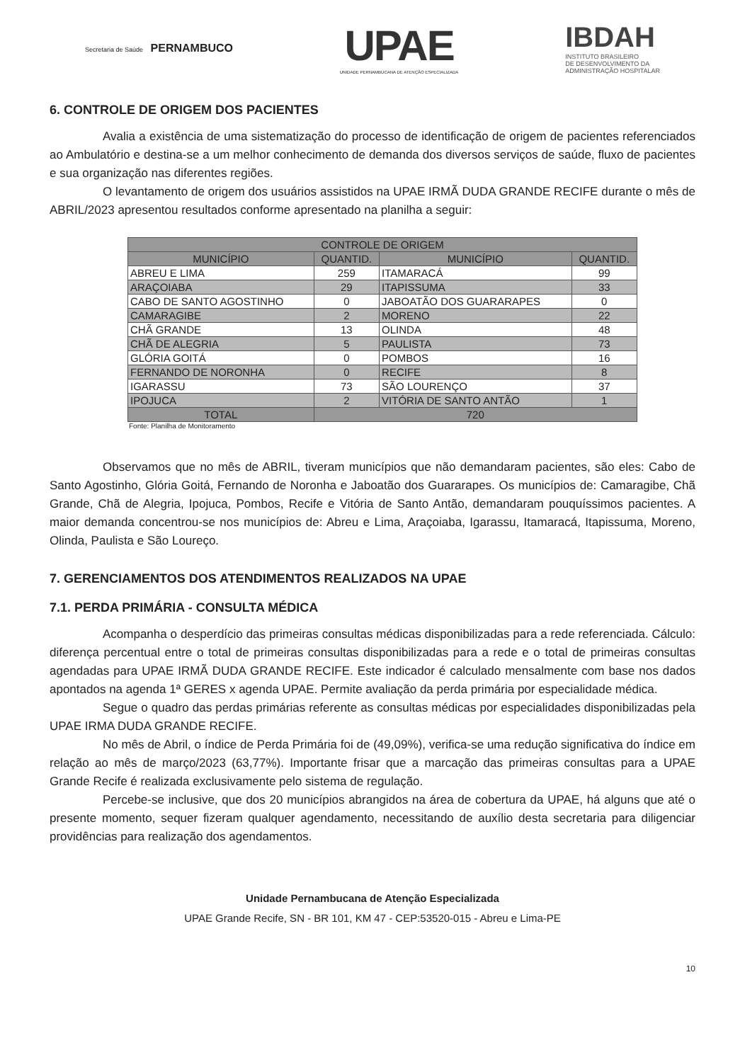Secretaria de Saúde PERNAMBUCO
UPAE
UNIDADE PERNAMBUCANA DE ATENÇÃO ESPECIALIZADA
IBDAH
INSTITUTO BRASILEIRO
DE DESENVOLVIMENTO DA
ADMINISTRAÇÃO HOSPITALAR
6. CONTROLE DE ORIGEM DOS PACIENTES
Avalia a existência de uma sistematização do processo de identificação de origem de pacientes referenciados ao Ambulatório e destina-se a um melhor conhecimento de demanda dos diversos serviços de saúde, fluxo de pacientes e sua organização nas diferentes regiões.
O levantamento de origem dos usuários assistidos na UPAE IRMÃ DUDA GRANDE RECIFE durante o mês de ABRIL/2023 apresentou resultados conforme apresentado na planilha a seguir:
| CONTROLE DE ORIGEM | | | |
| --- | --- | --- | --- |
| MUNICÍPIO | QUANTID. | MUNICÍPIO | QUANTID. |
| ABREU E LIMA | 259 | ITAMARACÁ | 99 |
| ARAÇOIABA | 29 | ITAPISSUMA | 33 |
| CABO DE SANTO AGOSTINHO | 0 | JABOATÃO DOS GUARARAPES | 0 |
| CAMARAGIBE | 2 | MORENO | 22 |
| CHÃ GRANDE | 13 | OLINDA | 48 |
| CHÃ DE ALEGRIA | 5 | PAULISTA | 73 |
| GLÓRIA GOITÁ | 0 | POMBOS | 16 |
| FERNANDO DE NORONHA | 0 | RECIFE | 8 |
| IGARASSU | 73 | SÃO LOURENÇO | 37 |
| IPOJUCA | 2 | VITÓRIA DE SANTO ANTÃO | 1 |
| TOTAL | 720 | | |
Fonte: Planilha de Monitoramento
Observamos que no mês de ABRIL, tiveram municípios que não demandaram pacientes, são eles: Cabo de Santo Agostinho, Glória Goitá, Fernando de Noronha e Jaboatão dos Guararapes. Os municípios de: Camaragibe, Chã Grande, Chã de Alegria, Ipojuca, Pombos, Recife e Vitória de Santo Antão, demandaram pouquíssimos pacientes. A maior demanda concentrou-se nos municípios de: Abreu e Lima, Araçoiaba, Igarassu, Itamaracá, Itapissuma, Moreno, Olinda, Paulista e São Loureço.
7. GERENCIAMENTOS DOS ATENDIMENTOS REALIZADOS NA UPAE
7.1. PERDA PRIMÁRIA - CONSULTA MÉDICA
Acompanha o desperdício das primeiras consultas médicas disponibilizadas para a rede referenciada. Cálculo: diferença percentual entre o total de primeiras consultas disponibilizadas para a rede e o total de primeiras consultas agendadas para UPAE IRMÃ DUDA GRANDE RECIFE. Este indicador é calculado mensalmente com base nos dados apontados na agenda 1ª GERES x agenda UPAE. Permite avaliação da perda primária por especialidade médica.
Segue o quadro das perdas primárias referente as consultas médicas por especialidades disponibilizadas pela UPAE IRMA DUDA GRANDE RECIFE.
No mês de Abril, o índice de Perda Primária foi de (49,09%), verifica-se uma redução significativa do índice em relação ao mês de março/2023 (63,77%). Importante frisar que a marcação das primeiras consultas para a UPAE Grande Recife é realizada exclusivamente pelo sistema de regulação.
Percebe-se inclusive, que dos 20 municípios abrangidos na área de cobertura da UPAE, há alguns que até o presente momento, sequer fizeram qualquer agendamento, necessitando de auxílio desta secretaria para diligenciar providências para realização dos agendamentos.
Unidade Pernambucana de Atenção Especializada
UPAE Grande Recife, SN - BR 101, KM 47 - CEP:53520-015 - Abreu e Lima-PE
10